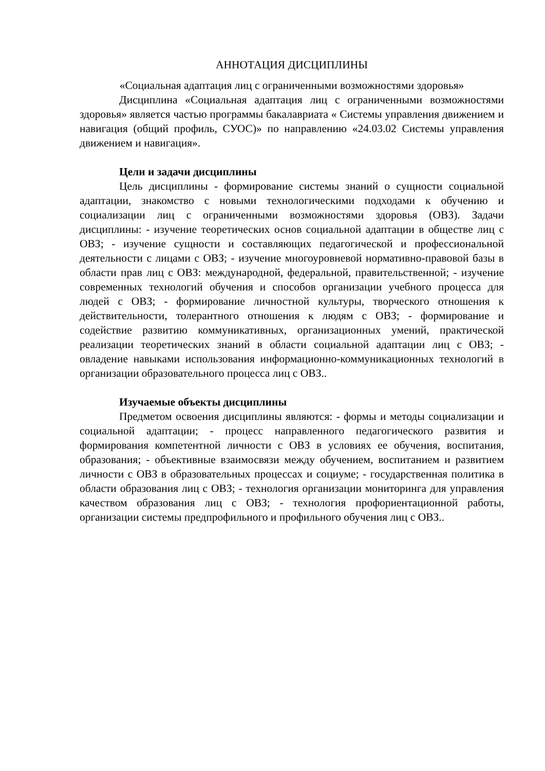АННОТАЦИЯ ДИСЦИПЛИНЫ
«Социальная адаптация лиц с ограниченными возможностями здоровья»
Дисциплина «Социальная адаптация лиц с ограниченными возможностями здоровья» является частью программы бакалавриата « Системы управления движением и навигация (общий профиль, СУОС)» по направлению «24.03.02 Системы управления движением и навигация».
Цели и задачи дисциплины
Цель дисциплины - формирование системы знаний о сущности социальной адаптации, знакомство с новыми технологическими подходами к обучению и социализации лиц с ограниченными возможностями здоровья (ОВЗ). Задачи дисциплины: - изучение теоретических основ социальной адаптации в обществе лиц с ОВЗ; - изучение сущности и составляющих педагогической и профессиональной деятельности с лицами с ОВЗ; - изучение многоуровневой нормативно-правовой базы в области прав лиц с ОВЗ: международной, федеральной, правительственной; - изучение современных технологий обучения и способов организации учебного процесса для людей с ОВЗ; - формирование личностной культуры, творческого отношения к действительности, толерантного отношения к людям с ОВЗ; - формирование и содействие развитию коммуникативных, организационных умений, практической реализации теоретических знаний в области социальной адаптации лиц с ОВЗ; - овладение навыками использования информационно-коммуникационных технологий в организации образовательного процесса лиц с ОВЗ..
Изучаемые объекты дисциплины
Предметом освоения дисциплины являются: - формы и методы социализации и социальной адаптации; - процесс направленного педагогического развития и формирования компетентной личности с ОВЗ в условиях ее обучения, воспитания, образования; - объективные взаимосвязи между обучением, воспитанием и развитием личности с ОВЗ в образовательных процессах и социуме; - государственная политика в области образования лиц с ОВЗ; - технология организации мониторинга для управления качеством образования лиц с ОВЗ; - технология профориентационной работы, организации системы предпрофильного и профильного обучения лиц с ОВЗ..